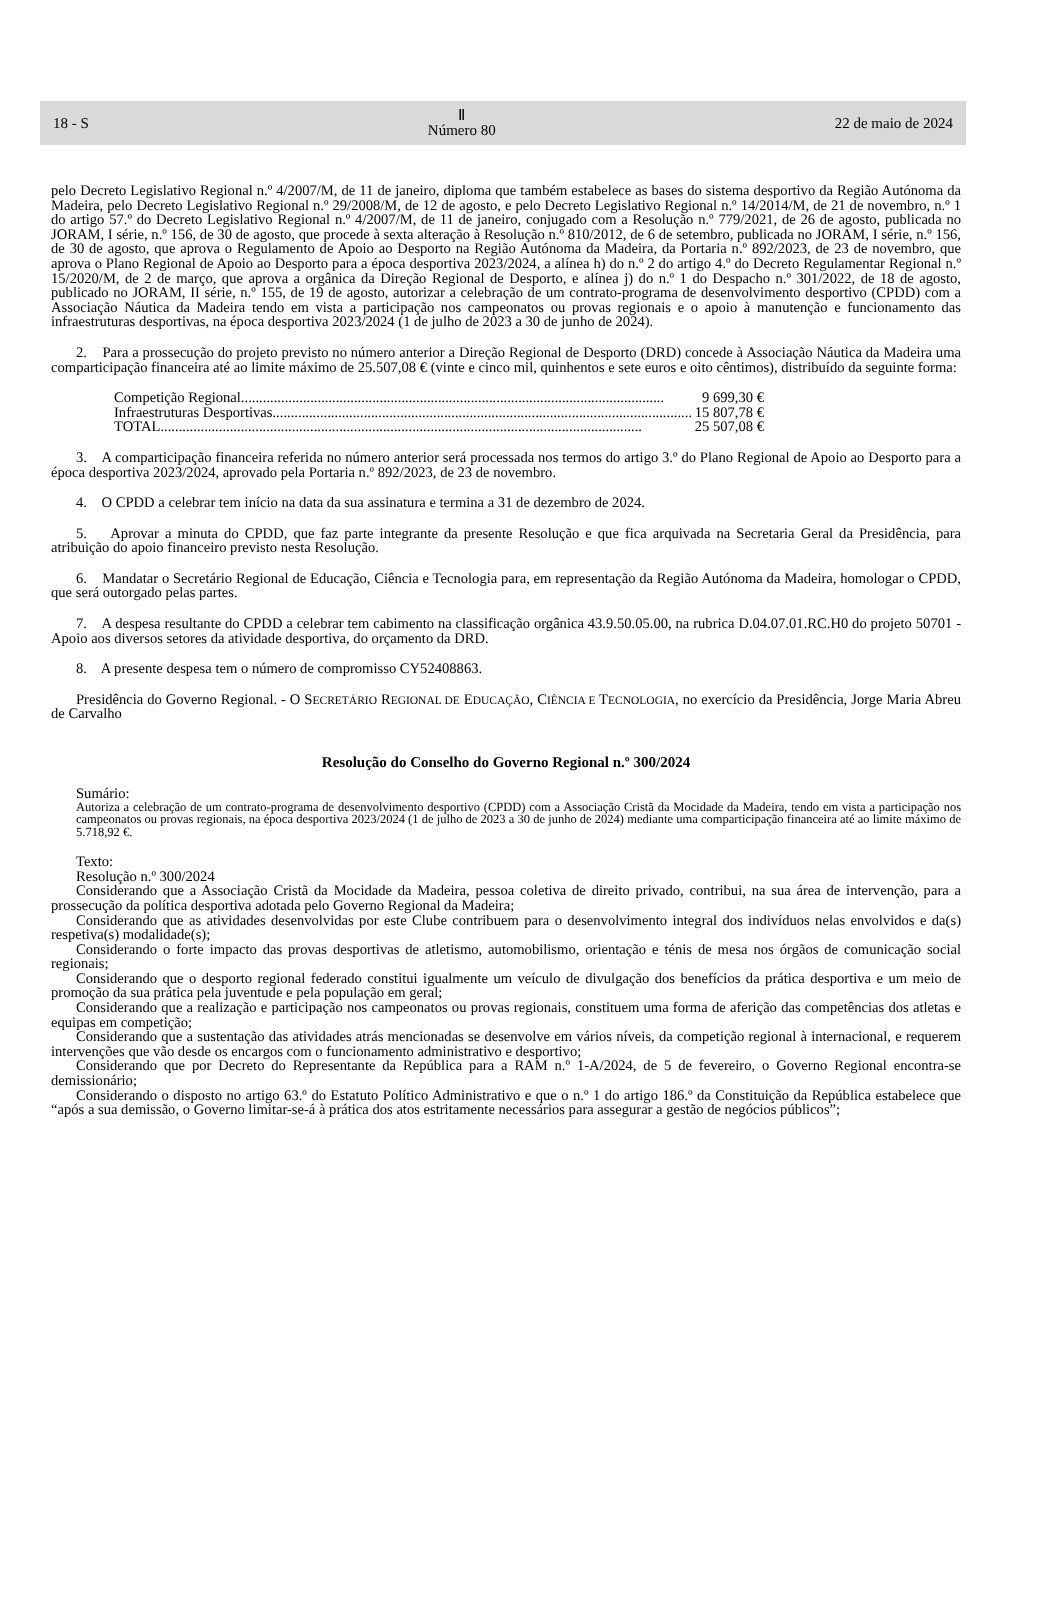18 - S Ⅱ
Número 80 22 de maio de 2024
pelo Decreto Legislativo Regional n.º 4/2007/M, de 11 de janeiro, diploma que também estabelece as bases do sistema desportivo da Região Autónoma da Madeira, pelo Decreto Legislativo Regional n.º 29/2008/M, de 12 de agosto, e pelo Decreto Legislativo Regional n.º 14/2014/M, de 21 de novembro, n.º 1 do artigo 57.º do Decreto Legislativo Regional n.º 4/2007/M, de 11 de janeiro, conjugado com a Resolução n.º 779/2021, de 26 de agosto, publicada no JORAM, I série, n.º 156, de 30 de agosto, que procede à sexta alteração à Resolução n.º 810/2012, de 6 de setembro, publicada no JORAM, I série, n.º 156, de 30 de agosto, que aprova o Regulamento de Apoio ao Desporto na Região Autónoma da Madeira, da Portaria n.º 892/2023, de 23 de novembro, que aprova o Plano Regional de Apoio ao Desporto para a época desportiva 2023/2024, a alínea h) do n.º 2 do artigo 4.º do Decreto Regulamentar Regional n.º 15/2020/M, de 2 de março, que aprova a orgânica da Direção Regional de Desporto, e alínea j) do n.º 1 do Despacho n.º 301/2022, de 18 de agosto, publicado no JORAM, II série, n.º 155, de 19 de agosto, autorizar a celebração de um contrato-programa de desenvolvimento desportivo (CPDD) com a Associação Náutica da Madeira tendo em vista a participação nos campeonatos ou provas regionais e o apoio à manutenção e funcionamento das infraestruturas desportivas, na época desportiva 2023/2024 (1 de julho de 2023 a 30 de junho de 2024).
2. Para a prossecução do projeto previsto no número anterior a Direção Regional de Desporto (DRD) concede à Associação Náutica da Madeira uma comparticipação financeira até ao limite máximo de 25.507,08 € (vinte e cinco mil, quinhentos e sete euros e oito cêntimos), distribuído da seguinte forma:
Competição Regional.................................................................................................................... 9 699,30 €
Infraestruturas Desportivas.................................................................................................................... 15 807,78 €
TOTAL.................................................................................................................................... 25 507,08 €
3. A comparticipação financeira referida no número anterior será processada nos termos do artigo 3.º do Plano Regional de Apoio ao Desporto para a época desportiva 2023/2024, aprovado pela Portaria n.º 892/2023, de 23 de novembro.
4. O CPDD a celebrar tem início na data da sua assinatura e termina a 31 de dezembro de 2024.
5. Aprovar a minuta do CPDD, que faz parte integrante da presente Resolução e que fica arquivada na Secretaria Geral da Presidência, para atribuição do apoio financeiro previsto nesta Resolução.
6. Mandatar o Secretário Regional de Educação, Ciência e Tecnologia para, em representação da Região Autónoma da Madeira, homologar o CPDD, que será outorgado pelas partes.
7. A despesa resultante do CPDD a celebrar tem cabimento na classificação orgânica 43.9.50.05.00, na rubrica D.04.07.01.RC.H0 do projeto 50701 - Apoio aos diversos setores da atividade desportiva, do orçamento da DRD.
8. A presente despesa tem o número de compromisso CY52408863.
Presidência do Governo Regional. - O SECRETÁRIO REGIONAL DE EDUCAÇÃO, CIÊNCIA E TECNOLOGIA, no exercício da Presidência, Jorge Maria Abreu de Carvalho
Resolução do Conselho do Governo Regional n.º 300/2024
Sumário:
Autoriza a celebração de um contrato-programa de desenvolvimento desportivo (CPDD) com a Associação Cristã da Mocidade da Madeira, tendo em vista a participação nos campeonatos ou provas regionais, na época desportiva 2023/2024 (1 de julho de 2023 a 30 de junho de 2024) mediante uma comparticipação financeira até ao limite máximo de 5.718,92 €.
Texto:
Resolução n.º 300/2024
Considerando que a Associação Cristã da Mocidade da Madeira, pessoa coletiva de direito privado, contribui, na sua área de intervenção, para a prossecução da política desportiva adotada pelo Governo Regional da Madeira;
Considerando que as atividades desenvolvidas por este Clube contribuem para o desenvolvimento integral dos indivíduos nelas envolvidos e da(s) respetiva(s) modalidade(s);
Considerando o forte impacto das provas desportivas de atletismo, automobilismo, orientação e ténis de mesa nos órgãos de comunicação social regionais;
Considerando que o desporto regional federado constitui igualmente um veículo de divulgação dos benefícios da prática desportiva e um meio de promoção da sua prática pela juventude e pela população em geral;
Considerando que a realização e participação nos campeonatos ou provas regionais, constituem uma forma de aferição das competências dos atletas e equipas em competição;
Considerando que a sustentação das atividades atrás mencionadas se desenvolve em vários níveis, da competição regional à internacional, e requerem intervenções que vão desde os encargos com o funcionamento administrativo e desportivo;
Considerando que por Decreto do Representante da República para a RAM n.º 1-A/2024, de 5 de fevereiro, o Governo Regional encontra-se demissionário;
Considerando o disposto no artigo 63.º do Estatuto Político Administrativo e que o n.º 1 do artigo 186.º da Constituição da República estabelece que “após a sua demissão, o Governo limitar-se-á à prática dos atos estritamente necessários para assegurar a gestão de negócios públicos”;